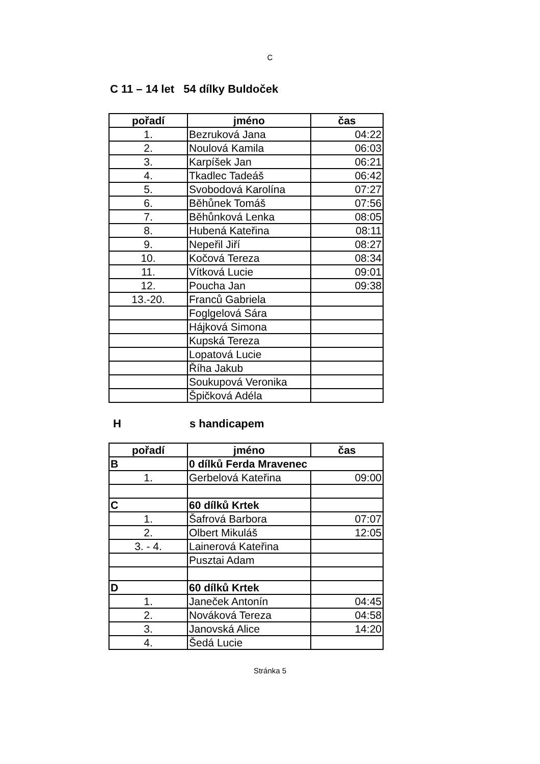C
C 11 – 14 let 54 dílky Buldoček
| pořadí | jméno | čas |
| --- | --- | --- |
| 1. | Bezruková Jana | 04:22 |
| 2. | Noulová Kamila | 06:03 |
| 3. | Karpíšek Jan | 06:21 |
| 4. | Tkadlec Tadeáš | 06:42 |
| 5. | Svobodová Karolína | 07:27 |
| 6. | Běhůnek Tomáš | 07:56 |
| 7. | Běhůnková Lenka | 08:05 |
| 8. | Hubená Kateřina | 08:11 |
| 9. | Nepeřil Jiří | 08:27 |
| 10. | Kočová Tereza | 08:34 |
| 11. | Vítková Lucie | 09:01 |
| 12. | Poucha Jan | 09:38 |
| 13.-20. | Franců Gabriela | |
| | Foglgelová Sára | |
| | Hájková Simona | |
| | Kupská Tereza | |
| | Lopatová Lucie | |
| | Říha Jakub | |
| | Soukupová Veronika | |
| | Špičková Adéla | |
H s handicapem
| pořadí | jméno | čas |
| --- | --- | --- |
| B | 0 dílků Ferda Mravenec | |
| 1. | Gerbelová Kateřina | 09:00 |
| C | 60 dílků Krtek | |
| 1. | Šafrová Barbora | 07:07 |
| 2. | Olbert Mikuláš | 12:05 |
| 3. - 4. | Lainerová Kateřina | |
| | Pusztai Adam | |
| D | 60 dílků Krtek | |
| 1. | Janeček Antonín | 04:45 |
| 2. | Nováková Tereza | 04:58 |
| 3. | Janovská Alice | 14:20 |
| 4. | Šedá Lucie | |
Stránka 5